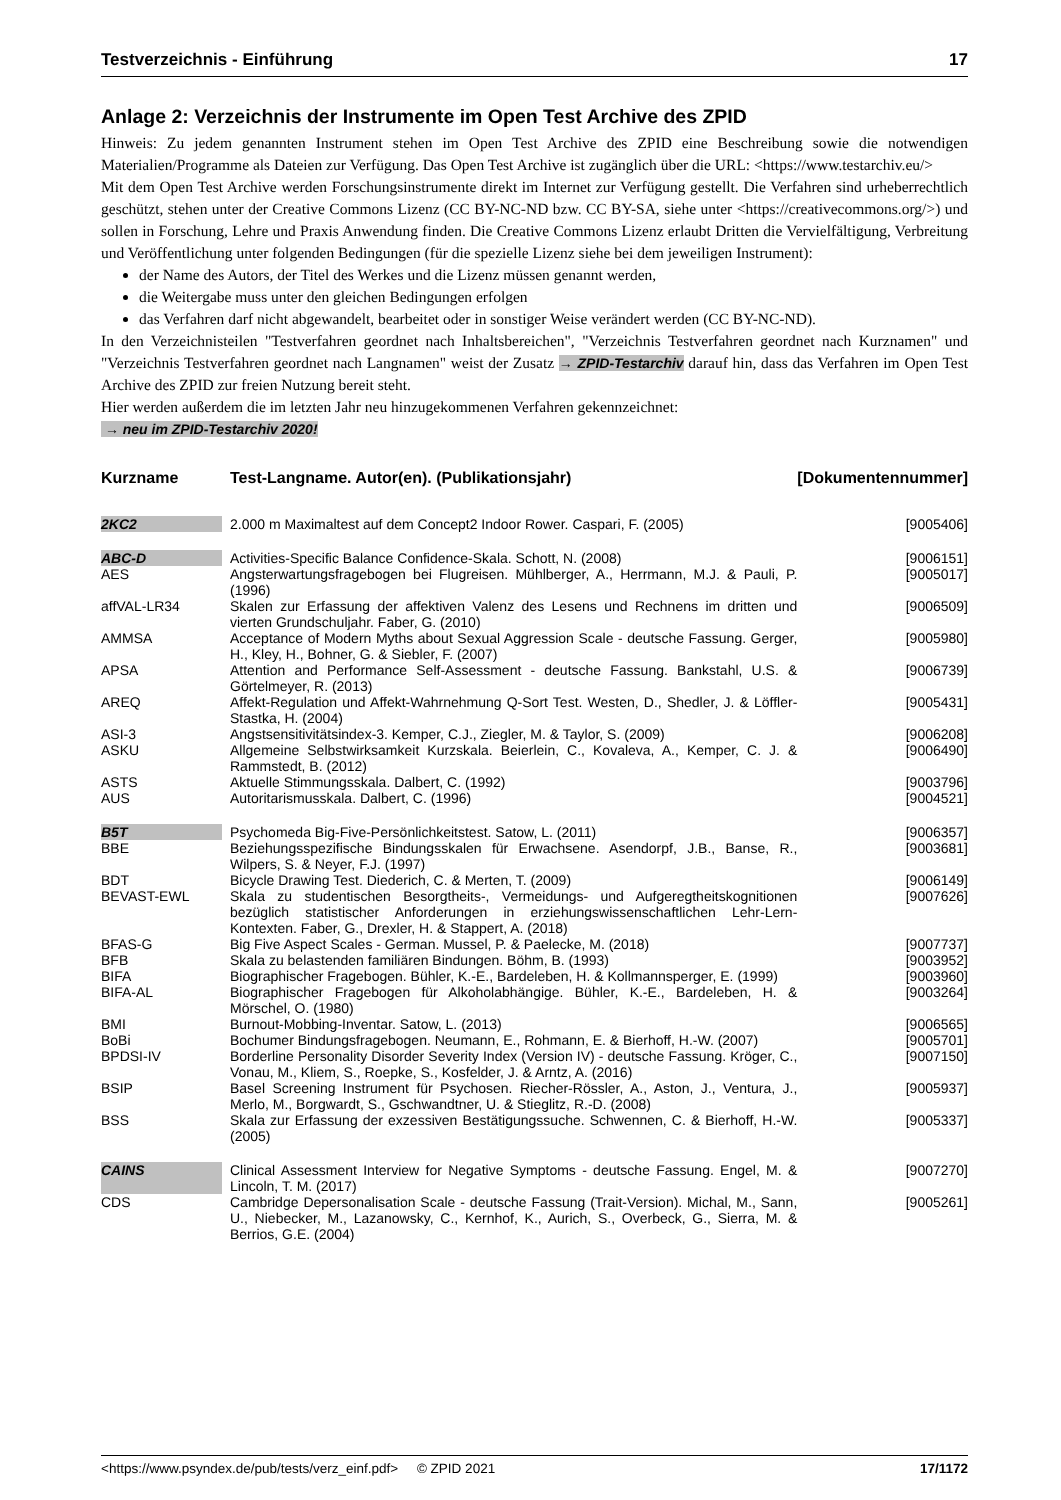Testverzeichnis - Einführung 17
Anlage 2: Verzeichnis der Instrumente im Open Test Archive des ZPID
Hinweis: Zu jedem genannten Instrument stehen im Open Test Archive des ZPID eine Beschreibung sowie die notwendigen Materialien/Programme als Dateien zur Verfügung. Das Open Test Archive ist zugänglich über die URL: <https://www.testarchiv.eu/>
Mit dem Open Test Archive werden Forschungsinstrumente direkt im Internet zur Verfügung gestellt. Die Verfahren sind urheberrechtlich geschützt, stehen unter der Creative Commons Lizenz (CC BY-NC-ND bzw. CC BY-SA, siehe unter <https://creativecommons.org/>) und sollen in Forschung, Lehre und Praxis Anwendung finden. Die Creative Commons Lizenz erlaubt Dritten die Vervielfältigung, Verbreitung und Veröffentlichung unter folgenden Bedingungen (für die spezielle Lizenz siehe bei dem jeweiligen Instrument):
der Name des Autors, der Titel des Werkes und die Lizenz müssen genannt werden,
die Weitergabe muss unter den gleichen Bedingungen erfolgen
das Verfahren darf nicht abgewandelt, bearbeitet oder in sonstiger Weise verändert werden (CC BY-NC-ND).
In den Verzeichnisteilen "Testverfahren geordnet nach Inhaltsbereichen", "Verzeichnis Testverfahren geordnet nach Kurznamen" und "Verzeichnis Testverfahren geordnet nach Langnamen" weist der Zusatz → ZPID-Testarchiv darauf hin, dass das Verfahren im Open Test Archive des ZPID zur freien Nutzung bereit steht.
Hier werden außerdem die im letzten Jahr neu hinzugekommenen Verfahren gekennzeichnet:
→ neu im ZPID-Testarchiv 2020!
| Kurzname | | Test-Langname. Autor(en). (Publikationsjahr) | [Dokumentennummer] |
| --- | --- | --- | --- |
| 2KC2 | | 2.000 m Maximaltest auf dem Concept2 Indoor Rower. Caspari, F. (2005) | [9005406] |
| ABC-D | | Activities-Specific Balance Confidence-Skala. Schott, N. (2008) | [9006151] |
| AES | | Angsterwartungsfragebogen bei Flugreisen. Mühlberger, A., Herrmann, M.J. & Pauli, P. (1996) | [9005017] |
| affVAL-LR34 | | Skalen zur Erfassung der affektiven Valenz des Lesens und Rechnens im dritten und vierten Grundschuljahr. Faber, G. (2010) | [9006509] |
| AMMSA | | Acceptance of Modern Myths about Sexual Aggression Scale - deutsche Fassung. Gerger, H., Kley, H., Bohner, G. & Siebler, F. (2007) | [9005980] |
| APSA | | Attention and Performance Self-Assessment - deutsche Fassung. Bankstahl, U.S. & Görtelmeyer, R. (2013) | [9006739] |
| AREQ | | Affekt-Regulation und Affekt-Wahrnehmung Q-Sort Test. Westen, D., Shedler, J. & Löffler-Stastka, H. (2004) | [9005431] |
| ASI-3 | | Angstsensitivitätsindex-3. Kemper, C.J., Ziegler, M. & Taylor, S. (2009) | [9006208] |
| ASKU | | Allgemeine Selbstwirksamkeit Kurzskala. Beierlein, C., Kovaleva, A., Kemper, C. J. & Rammstedt, B. (2012) | [9006490] |
| ASTS | | Aktuelle Stimmungsskala. Dalbert, C. (1992) | [9003796] |
| AUS | | Autoritarismusskala. Dalbert, C. (1996) | [9004521] |
| B5T | | Psychomeda Big-Five-Persönlichkeitstest. Satow, L. (2011) | [9006357] |
| BBE | | Beziehungsspezifische Bindungsskalen für Erwachsene. Asendorpf, J.B., Banse, R., Wilpers, S. & Neyer, F.J. (1997) | [9003681] |
| BDT | | Bicycle Drawing Test. Diederich, C. & Merten, T. (2009) | [9006149] |
| BEVAST-EWL | | Skala zu studentischen Besorgtheits-, Vermeidungs- und Aufgeregtheitskognitionen bezüglich statistischer Anforderungen in erziehungswissenschaftlichen Lehr-Lern-Kontexten. Faber, G., Drexler, H. & Stappert, A. (2018) | [9007626] |
| BFAS-G | | Big Five Aspect Scales - German. Mussel, P. & Paelecke, M. (2018) | [9007737] |
| BFB | | Skala zu belastenden familiären Bindungen. Böhm, B. (1993) | [9003952] |
| BIFA | | Biographischer Fragebogen. Bühler, K.-E., Bardeleben, H. & Kollmannsperger, E. (1999) | [9003960] |
| BIFA-AL | | Biographischer Fragebogen für Alkoholabhängige. Bühler, K.-E., Bardeleben, H. & Mörschel, O. (1980) | [9003264] |
| BMI | | Burnout-Mobbing-Inventar. Satow, L. (2013) | [9006565] |
| BoBi | | Bochumer Bindungsfragebogen. Neumann, E., Rohmann, E. & Bierhoff, H.-W. (2007) | [9005701] |
| BPDSI-IV | | Borderline Personality Disorder Severity Index (Version IV) - deutsche Fassung. Kröger, C., Vonau, M., Kliem, S., Roepke, S., Kosfelder, J. & Arntz, A. (2016) | [9007150] |
| BSIP | | Basel Screening Instrument für Psychosen. Riecher-Rössler, A., Aston, J., Ventura, J., Merlo, M., Borgwardt, S., Gschwandtner, U. & Stieglitz, R.-D. (2008) | [9005937] |
| BSS | | Skala zur Erfassung der exzessiven Bestätigungssuche. Schwennen, C. & Bierhoff, H.-W. (2005) | [9005337] |
| CAINS | | Clinical Assessment Interview for Negative Symptoms - deutsche Fassung. Engel, M. & Lincoln, T. M. (2017) | [9007270] |
| CDS | | Cambridge Depersonalisation Scale - deutsche Fassung (Trait-Version). Michal, M., Sann, U., Niebecker, M., Lazanowsky, C., Kernhof, K., Aurich, S., Overbeck, G., Sierra, M. & Berrios, G.E. (2004) | [9005261] |
<https://www.psyndex.de/pub/tests/verz_einf.pdf> © ZPID 2021 17/1172